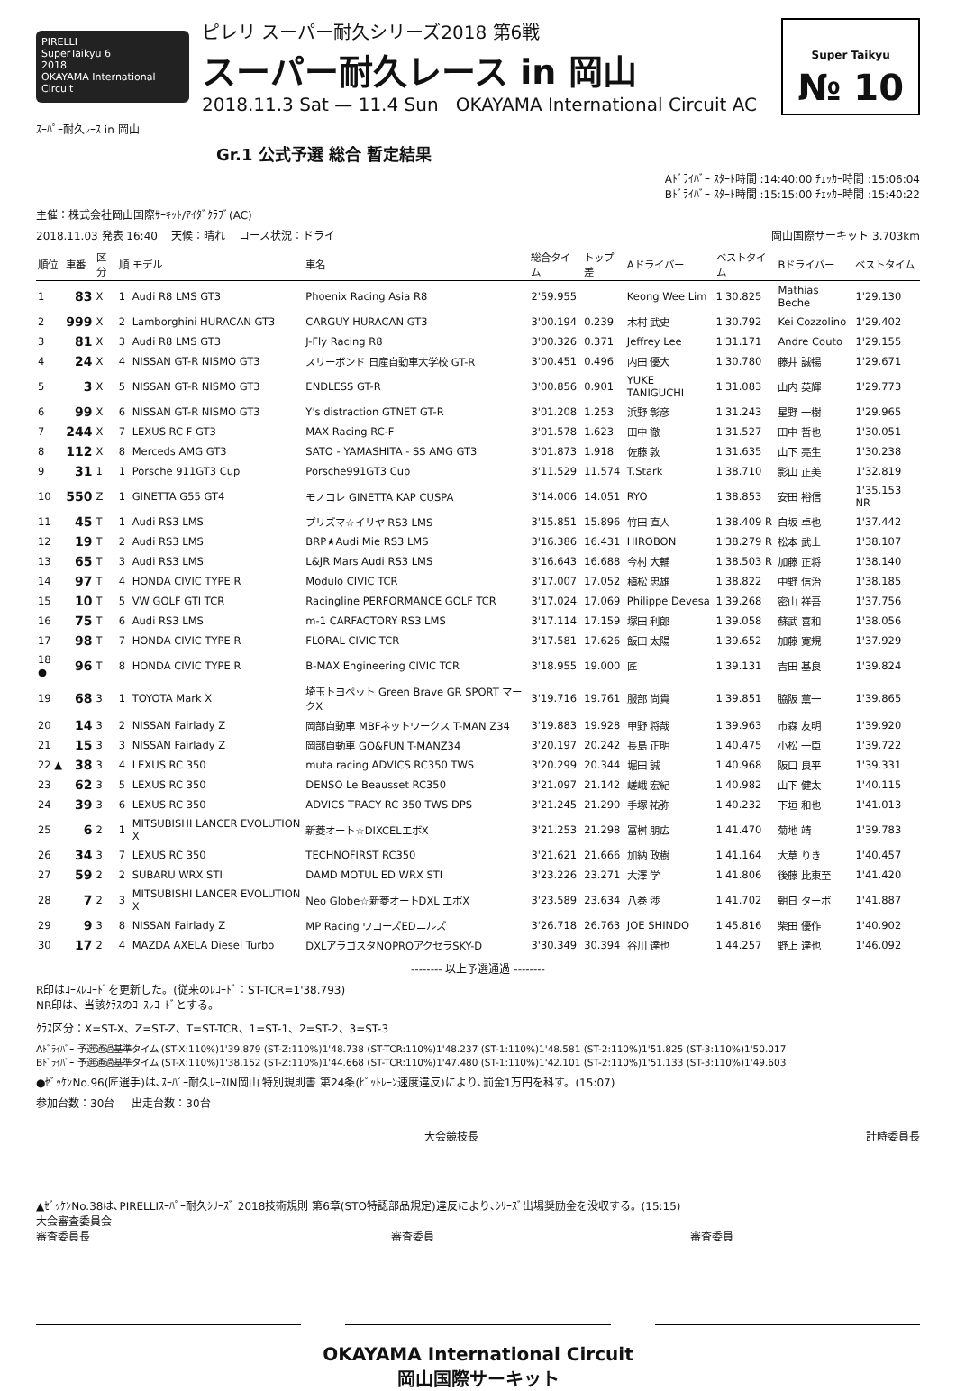PIRELLI
SuperTaikyu 6
2018
OKAYAMA International Circuit
ピレリ スーパー耐久シリーズ2018 第6戦
スーパー耐久レース in 岡山
2018.11.3 Sat — 11.4 Sun OKAYAMA International Circuit AC
Super Taikyu
№ 10
ｽｰﾊﾟｰ耐久ﾚｰｽ in 岡山
Gr.1 公式予選 総合 暫定結果
Aﾄﾞﾗｲﾊﾞｰ ｽﾀｰﾄ時間 :14:40:00 ﾁｪｯｶｰ時間 :15:06:04
Bﾄﾞﾗｲﾊﾞｰ ｽﾀｰﾄ時間 :15:15:00 ﾁｪｯｶｰ時間 :15:40:22
主催：株式会社岡山国際ｻｰｷｯﾄ/ｱｲﾀﾞｸﾗﾌﾞ(AC)
2018.11.03 発表 16:40 天候：晴れ コース状況：ドライ 岡山国際サーキット 3.703km
| 順位 | 車番 | 区分 | 順 | モデル | 車名 | 総合タイム | トップ差 | Aドライバー | ベストタイム | Bドライバー | ベストタイム |
| --- | --- | --- | --- | --- | --- | --- | --- | --- | --- | --- | --- |
| 1 | 83 | X | 1 | Audi R8 LMS GT3 | Phoenix Racing Asia R8 | 2'59.955 | | Keong Wee Lim | 1'30.825 | Mathias Beche | 1'29.130 |
| 2 | 999 | X | 2 | Lamborghini HURACAN GT3 | CARGUY HURACAN GT3 | 3'00.194 | 0.239 | 木村 武史 | 1'30.792 | Kei Cozzolino | 1'29.402 |
| 3 | 81 | X | 3 | Audi R8 LMS GT3 | J-Fly Racing R8 | 3'00.326 | 0.371 | Jeffrey Lee | 1'31.171 | Andre Couto | 1'29.155 |
| 4 | 24 | X | 4 | NISSAN GT-R NISMO GT3 | スリーボンド 日産自動車大学校 GT-R | 3'00.451 | 0.496 | 内田 優大 | 1'30.780 | 藤井 誠暢 | 1'29.671 |
| 5 | 3 | X | 5 | NISSAN GT-R NISMO GT3 | ENDLESS GT-R | 3'00.856 | 0.901 | YUKE TANIGUCHI | 1'31.083 | 山内 英輝 | 1'29.773 |
| 6 | 99 | X | 6 | NISSAN GT-R NISMO GT3 | Y's distraction GTNET GT-R | 3'01.208 | 1.253 | 浜野 彰彦 | 1'31.243 | 星野 一樹 | 1'29.965 |
| 7 | 244 | X | 7 | LEXUS RC F GT3 | MAX Racing RC-F | 3'01.578 | 1.623 | 田中 徹 | 1'31.527 | 田中 哲也 | 1'30.051 |
| 8 | 112 | X | 8 | Merceds AMG GT3 | SATO - YAMASHITA - SS AMG GT3 | 3'01.873 | 1.918 | 佐藤 敦 | 1'31.635 | 山下 亮生 | 1'30.238 |
| 9 | 31 | 1 | 1 | Porsche 911GT3 Cup | Porsche991GT3 Cup | 3'11.529 | 11.574 | T.Stark | 1'38.710 | 影山 正美 | 1'32.819 |
| 10 | 550 | Z | 1 | GINETTA G55 GT4 | モノコレ GINETTA KAP CUSPA | 3'14.006 | 14.051 | RYO | 1'38.853 | 安田 裕信 | 1'35.153 NR |
| 11 | 45 | T | 1 | Audi RS3 LMS | プリズマ☆イリヤ RS3 LMS | 3'15.851 | 15.896 | 竹田 直人 | 1'38.409 R | 白坂 卓也 | 1'37.442 |
| 12 | 19 | T | 2 | Audi RS3 LMS | BRP★Audi Mie RS3 LMS | 3'16.386 | 16.431 | HIROBON | 1'38.279 R | 松本 武士 | 1'38.107 |
| 13 | 65 | T | 3 | Audi RS3 LMS | L&JR Mars Audi RS3 LMS | 3'16.643 | 16.688 | 今村 大輔 | 1'38.503 R | 加藤 正将 | 1'38.140 |
| 14 | 97 | T | 4 | HONDA CIVIC TYPE R | Modulo CIVIC TCR | 3'17.007 | 17.052 | 植松 忠雄 | 1'38.822 | 中野 信治 | 1'38.185 |
| 15 | 10 | T | 5 | VW GOLF GTI TCR | Racingline PERFORMANCE GOLF TCR | 3'17.024 | 17.069 | Philippe Devesa | 1'39.268 | 密山 祥吾 | 1'37.756 |
| 16 | 75 | T | 6 | Audi RS3 LMS | m-1 CARFACTORY RS3 LMS | 3'17.114 | 17.159 | 塚田 利郎 | 1'39.058 | 蘇武 喜和 | 1'38.056 |
| 17 | 98 | T | 7 | HONDA CIVIC TYPE R | FLORAL CIVIC TCR | 3'17.581 | 17.626 | 飯田 太陽 | 1'39.652 | 加藤 寛規 | 1'37.929 |
| 18 ● | 96 | T | 8 | HONDA CIVIC TYPE R | B-MAX Engineering CIVIC TCR | 3'18.955 | 19.000 | 匠 | 1'39.131 | 吉田 基良 | 1'39.824 |
| 19 | 68 | 3 | 1 | TOYOTA Mark X | 埼玉トヨペット Green Brave GR SPORT マークX | 3'19.716 | 19.761 | 服部 尚貴 | 1'39.851 | 脇阪 薫一 | 1'39.865 |
| 20 | 14 | 3 | 2 | NISSAN Fairlady Z | 岡部自動車 MBFネットワークス T-MAN Z34 | 3'19.883 | 19.928 | 甲野 将哉 | 1'39.963 | 市森 友明 | 1'39.920 |
| 21 | 15 | 3 | 3 | NISSAN Fairlady Z | 岡部自動車 GO&FUN T-MANZ34 | 3'20.197 | 20.242 | 長島 正明 | 1'40.475 | 小松 一臣 | 1'39.722 |
| 22 ▲ | 38 | 3 | 4 | LEXUS RC 350 | muta racing ADVICS RC350 TWS | 3'20.299 | 20.344 | 堀田 誠 | 1'40.968 | 阪口 良平 | 1'39.331 |
| 23 | 62 | 3 | 5 | LEXUS RC 350 | DENSO Le Beausset RC350 | 3'21.097 | 21.142 | 嵯峨 宏紀 | 1'40.982 | 山下 健太 | 1'40.115 |
| 24 | 39 | 3 | 6 | LEXUS RC 350 | ADVICS TRACY RC 350 TWS DPS | 3'21.245 | 21.290 | 手塚 祐弥 | 1'40.232 | 下垣 和也 | 1'41.013 |
| 25 | 6 | 2 | 1 | MITSUBISHI LANCER EVOLUTION X | 新菱オート☆DIXCELエボX | 3'21.253 | 21.298 | 冨桝 朋広 | 1'41.470 | 菊地 靖 | 1'39.783 |
| 26 | 34 | 3 | 7 | LEXUS RC 350 | TECHNOFIRST RC350 | 3'21.621 | 21.666 | 加納 政樹 | 1'41.164 | 大草 りき | 1'40.457 |
| 27 | 59 | 2 | 2 | SUBARU WRX STI | DAMD MOTUL ED WRX STI | 3'23.226 | 23.271 | 大澤 学 | 1'41.806 | 後藤 比東至 | 1'41.420 |
| 28 | 7 | 2 | 3 | MITSUBISHI LANCER EVOLUTION X | Neo Globe☆新菱オートDXL エボX | 3'23.589 | 23.634 | 八巻 渉 | 1'41.702 | 朝日 ターボ | 1'41.887 |
| 29 | 9 | 3 | 8 | NISSAN Fairlady Z | MP Racing ワコーズEDニルズ | 3'26.718 | 26.763 | JOE SHINDO | 1'45.816 | 柴田 優作 | 1'40.902 |
| 30 | 17 | 2 | 4 | MAZDA AXELA Diesel Turbo | DXLアラゴスタNOPROアクセラSKY-D | 3'30.349 | 30.394 | 谷川 達也 | 1'44.257 | 野上 達也 | 1'46.092 |
-------- 以上予選通過 --------
R印はｺｰｽﾚｺｰﾄﾞを更新した。(従来のﾚｺｰﾄﾞ：ST-TCR=1'38.793)
NR印は、当該ｸﾗｽのｺｰｽﾚｺｰﾄﾞとする。
ｸﾗｽ区分：X=ST-X、Z=ST-Z、T=ST-TCR、1=ST-1、2=ST-2、3=ST-3
Aﾄﾞﾗｲﾊﾞｰ 予選通過基準タイム (ST-X:110%)1'39.879 (ST-Z:110%)1'48.738 (ST-TCR:110%)1'48.237 (ST-1:110%)1'48.581 (ST-2:110%)1'51.825 (ST-3:110%)1'50.017
Bﾄﾞﾗｲﾊﾞｰ 予選通過基準タイム (ST-X:110%)1'38.152 (ST-Z:110%)1'44.668 (ST-TCR:110%)1'47.480 (ST-1:110%)1'42.101 (ST-2:110%)1'51.133 (ST-3:110%)1'49.603
●ｾﾞｯｹﾝNo.96(匠選手)は､ｽｰﾊﾟｰ耐久ﾚｰｽIN岡山 特別規則書 第24条(ﾋﾟｯﾄﾚｰﾝ速度違反)により､罰金1万円を科す。(15:07)
参加台数：30台 出走台数：30台
大会競技長 計時委員長
▲ｾﾞｯｹﾝNo.38は､PIRELLIｽｰﾊﾟｰ耐久ｼﾘｰｽﾞ 2018技術規則 第6章(STO特認部品規定)違反により､ｼﾘｰｽﾞ出場奨励金を没収する。(15:15)
大会審査委員会
審査委員長 審査委員 審査委員
OKAYAMA International Circuit
岡山国際サーキット